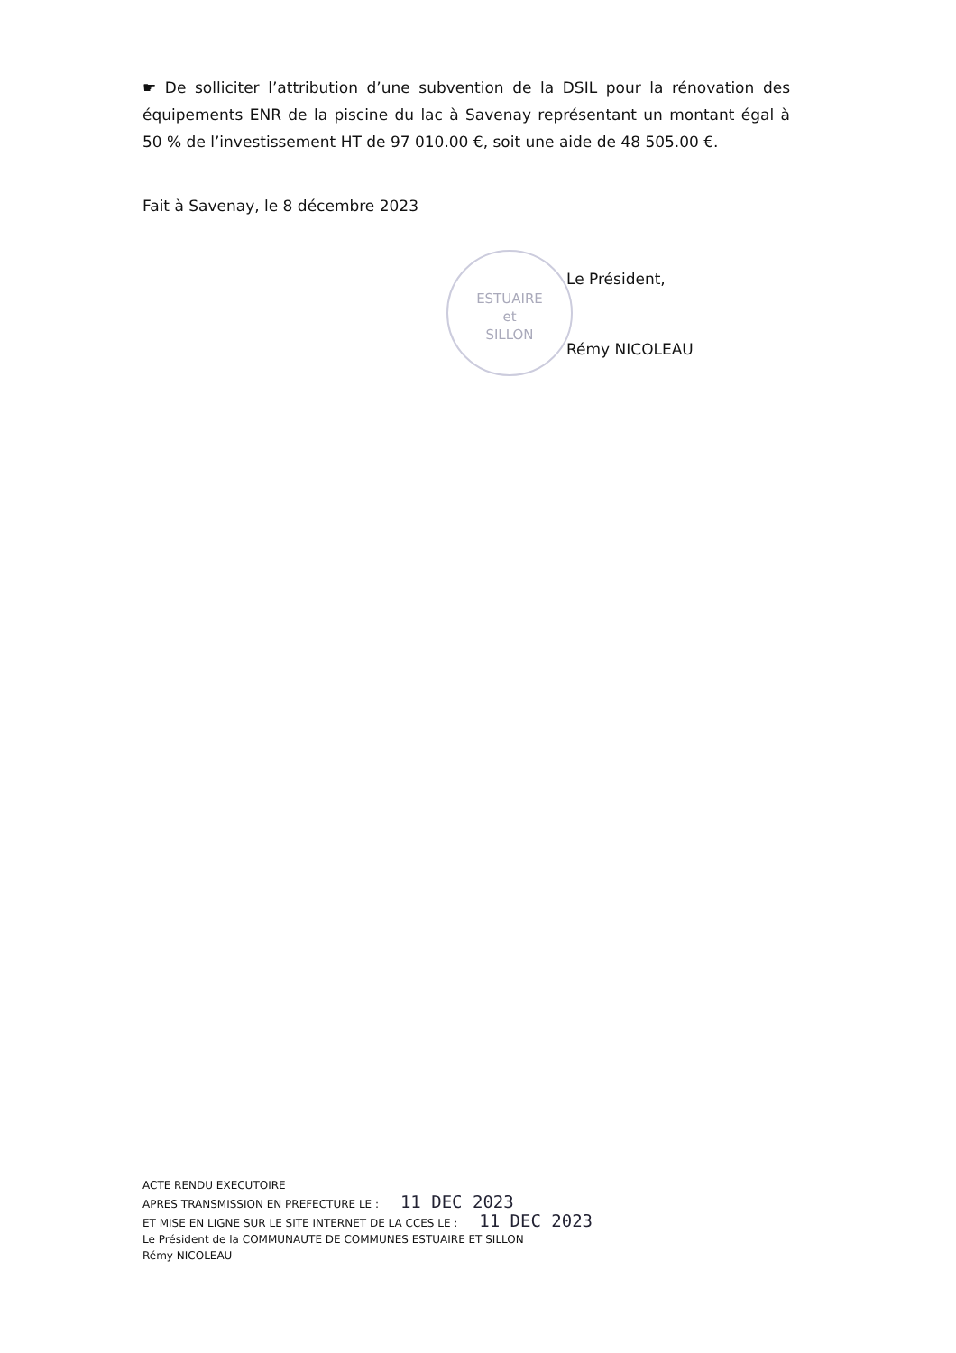☛ De solliciter l’attribution d’une subvention de la DSIL pour la rénovation des équipements ENR de la piscine du lac à Savenay représentant un montant égal à 50 % de l’investissement HT de 97 010.00 €, soit une aide de 48 505.00 €.
Fait à Savenay, le 8 décembre 2023
ESTUAIRE
et
SILLON
Le Président,
Rémy NICOLEAU
ACTE RENDU EXECUTOIRE
APRES TRANSMISSION EN PREFECTURE LE : 11 DEC 2023
ET MISE EN LIGNE SUR LE SITE INTERNET DE LA CCES LE : 11 DEC 2023
Le Président de la COMMUNAUTE DE COMMUNES ESTUAIRE ET SILLON
Rémy NICOLEAU